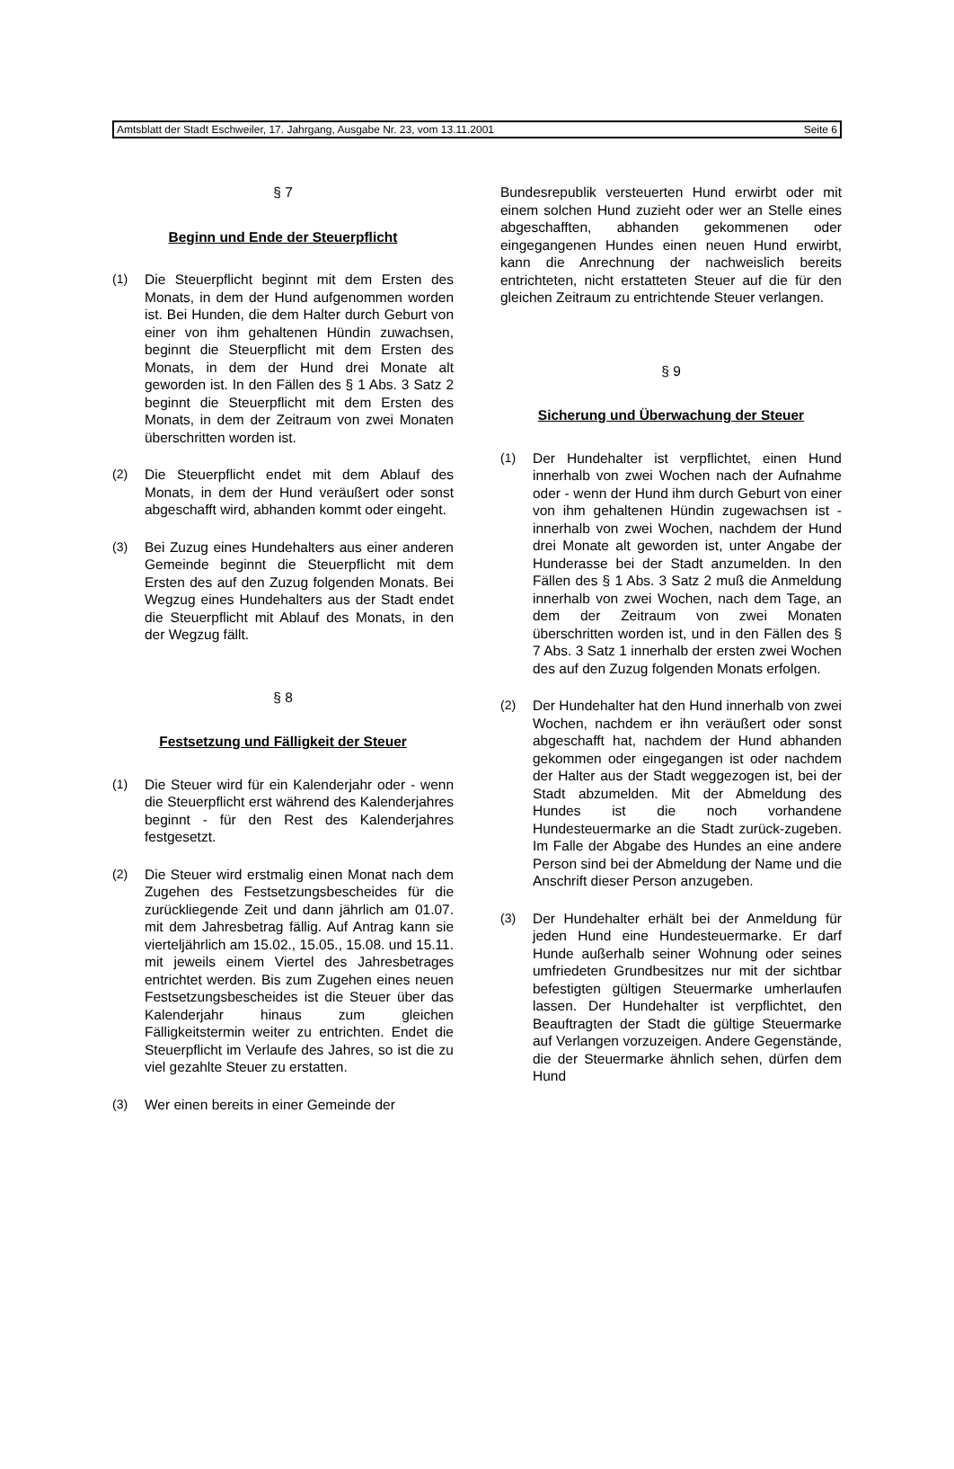Amtsblatt der Stadt Eschweiler, 17. Jahrgang, Ausgabe Nr. 23, vom 13.11.2001 Seite 6
§ 7
Beginn und Ende der Steuerpflicht
(1) Die Steuerpflicht beginnt mit dem Ersten des Monats, in dem der Hund aufgenommen worden ist. Bei Hunden, die dem Halter durch Geburt von einer von ihm gehaltenen Hündin zuwachsen, beginnt die Steuerpflicht mit dem Ersten des Monats, in dem der Hund drei Monate alt geworden ist. In den Fällen des § 1 Abs. 3 Satz 2 beginnt die Steuerpflicht mit dem Ersten des Monats, in dem der Zeitraum von zwei Monaten überschritten worden ist.
(2) Die Steuerpflicht endet mit dem Ablauf des Monats, in dem der Hund veräußert oder sonst abgeschafft wird, abhanden kommt oder eingeht.
(3) Bei Zuzug eines Hundehalters aus einer anderen Gemeinde beginnt die Steuerpflicht mit dem Ersten des auf den Zuzug folgenden Monats. Bei Wegzug eines Hundehalters aus der Stadt endet die Steuerpflicht mit Ablauf des Monats, in den der Wegzug fällt.
§ 8
Festsetzung und Fälligkeit der Steuer
(1) Die Steuer wird für ein Kalenderjahr oder - wenn die Steuerpflicht erst während des Kalenderjahres beginnt - für den Rest des Kalenderjahres festgesetzt.
(2) Die Steuer wird erstmalig einen Monat nach dem Zugehen des Festsetzungsbescheides für die zurückliegende Zeit und dann jährlich am 01.07. mit dem Jahresbetrag fällig. Auf Antrag kann sie vierteljährlich am 15.02., 15.05., 15.08. und 15.11. mit jeweils einem Viertel des Jahresbetrages entrichtet werden. Bis zum Zugehen eines neuen Festsetzungsbescheides ist die Steuer über das Kalenderjahr hinaus zum gleichen Fälligkeitstermin weiter zu entrichten. Endet die Steuerpflicht im Verlaufe des Jahres, so ist die zu viel gezahlte Steuer zu erstatten.
(3) Wer einen bereits in einer Gemeinde der
Bundesrepublik versteuerten Hund erwirbt oder mit einem solchen Hund zuzieht oder wer an Stelle eines abgeschafften, abhanden gekommenen oder eingegangenen Hundes einen neuen Hund erwirbt, kann die Anrechnung der nachweislich bereits entrichteten, nicht erstatteten Steuer auf die für den gleichen Zeitraum zu entrichtende Steuer verlangen.
§ 9
Sicherung und Überwachung der Steuer
(1) Der Hundehalter ist verpflichtet, einen Hund innerhalb von zwei Wochen nach der Aufnahme oder - wenn der Hund ihm durch Geburt von einer von ihm gehaltenen Hündin zugewachsen ist - innerhalb von zwei Wochen, nachdem der Hund drei Monate alt geworden ist, unter Angabe der Hunderasse bei der Stadt anzumelden. In den Fällen des § 1 Abs. 3 Satz 2 muß die Anmeldung innerhalb von zwei Wochen, nach dem Tage, an dem der Zeitraum von zwei Monaten überschritten worden ist, und in den Fällen des § 7 Abs. 3 Satz 1 innerhalb der ersten zwei Wochen des auf den Zuzug folgenden Monats erfolgen.
(2) Der Hundehalter hat den Hund innerhalb von zwei Wochen, nachdem er ihn veräußert oder sonst abgeschafft hat, nachdem der Hund abhanden gekommen oder eingegangen ist oder nachdem der Halter aus der Stadt weggezogen ist, bei der Stadt abzumelden. Mit der Abmeldung des Hundes ist die noch vorhandene Hundesteuermarke an die Stadt zurück-zugeben. Im Falle der Abgabe des Hundes an eine andere Person sind bei der Abmeldung der Name und die Anschrift dieser Person anzugeben.
(3) Der Hundehalter erhält bei der Anmeldung für jeden Hund eine Hundesteuermarke. Er darf Hunde außerhalb seiner Wohnung oder seines umfriedeten Grundbesitzes nur mit der sichtbar befestigten gültigen Steuermarke umherlaufen lassen. Der Hundehalter ist verpflichtet, den Beauftragten der Stadt die gültige Steuermarke auf Verlangen vorzuzeigen. Andere Gegenstände, die der Steuermarke ähnlich sehen, dürfen dem Hund